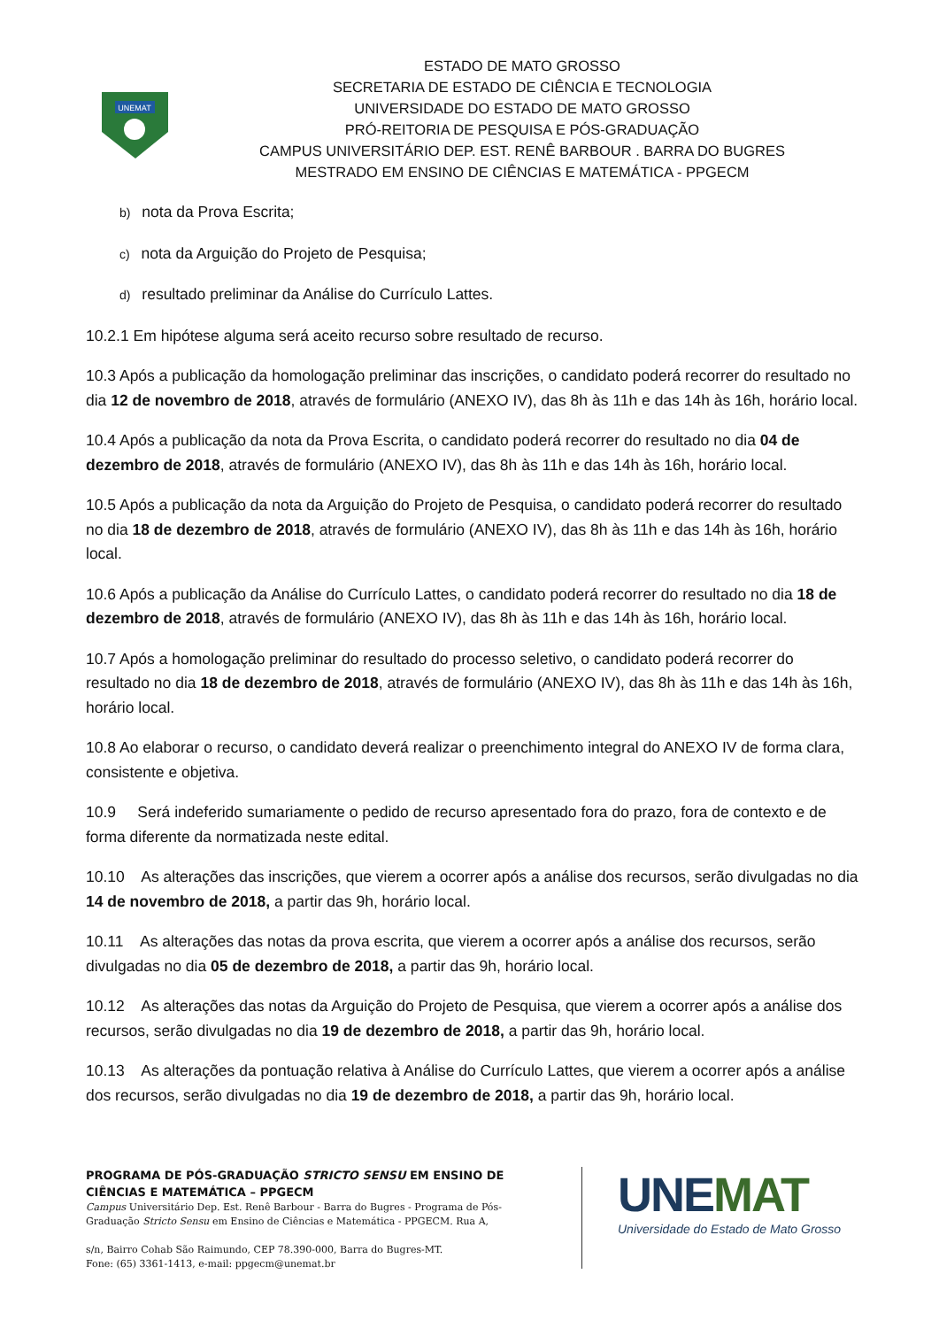UNEMAT
ESTADO DE MATO GROSSO
SECRETARIA DE ESTADO DE CIÊNCIA E TECNOLOGIA
UNIVERSIDADE DO ESTADO DE MATO GROSSO
PRÓ-REITORIA DE PESQUISA E PÓS-GRADUAÇÃO
CAMPUS UNIVERSITÁRIO DEP. EST. RENÊ BARBOUR . BARRA DO BUGRES
MESTRADO EM ENSINO DE CIÊNCIAS E MATEMÁTICA - PPGECM
b) nota da Prova Escrita;
c) nota da Arguição do Projeto de Pesquisa;
d) resultado preliminar da Análise do Currículo Lattes.
10.2.1 Em hipótese alguma será aceito recurso sobre resultado de recurso.
10.3 Após a publicação da homologação preliminar das inscrições, o candidato poderá recorrer do resultado no dia 12 de novembro de 2018, através de formulário (ANEXO IV), das 8h às 11h e das 14h às 16h, horário local.
10.4 Após a publicação da nota da Prova Escrita, o candidato poderá recorrer do resultado no dia 04 de dezembro de 2018, através de formulário (ANEXO IV), das 8h às 11h e das 14h às 16h, horário local.
10.5 Após a publicação da nota da Arguição do Projeto de Pesquisa, o candidato poderá recorrer do resultado no dia 18 de dezembro de 2018, através de formulário (ANEXO IV), das 8h às 11h e das 14h às 16h, horário local.
10.6 Após a publicação da Análise do Currículo Lattes, o candidato poderá recorrer do resultado no dia 18 de dezembro de 2018, através de formulário (ANEXO IV), das 8h às 11h e das 14h às 16h, horário local.
10.7 Após a homologação preliminar do resultado do processo seletivo, o candidato poderá recorrer do resultado no dia 18 de dezembro de 2018, através de formulário (ANEXO IV), das 8h às 11h e das 14h às 16h, horário local.
10.8 Ao elaborar o recurso, o candidato deverá realizar o preenchimento integral do ANEXO IV de forma clara, consistente e objetiva.
10.9 Será indeferido sumariamente o pedido de recurso apresentado fora do prazo, fora de contexto e de forma diferente da normatizada neste edital.
10.10 As alterações das inscrições, que vierem a ocorrer após a análise dos recursos, serão divulgadas no dia 14 de novembro de 2018, a partir das 9h, horário local.
10.11 As alterações das notas da prova escrita, que vierem a ocorrer após a análise dos recursos, serão divulgadas no dia 05 de dezembro de 2018, a partir das 9h, horário local.
10.12 As alterações das notas da Arguição do Projeto de Pesquisa, que vierem a ocorrer após a análise dos recursos, serão divulgadas no dia 19 de dezembro de 2018, a partir das 9h, horário local.
10.13 As alterações da pontuação relativa à Análise do Currículo Lattes, que vierem a ocorrer após a análise dos recursos, serão divulgadas no dia 19 de dezembro de 2018, a partir das 9h, horário local.
PROGRAMA DE PÓS-GRADUAÇÃO STRICTO SENSU EM ENSINO DE CIÊNCIAS E MATEMÁTICA – PPGECM
Campus Universitário Dep. Est. Renê Barbour - Barra do Bugres - Programa de Pós-Graduação Stricto Sensu em Ensino de Ciências e Matemática - PPGECM. Rua A,
s/n, Bairro Cohab São Raimundo, CEP 78.390-000, Barra do Bugres-MT.
Fone: (65) 3361-1413, e-mail: ppgecm@unemat.br
UNEMAT
Universidade do Estado de Mato Grosso